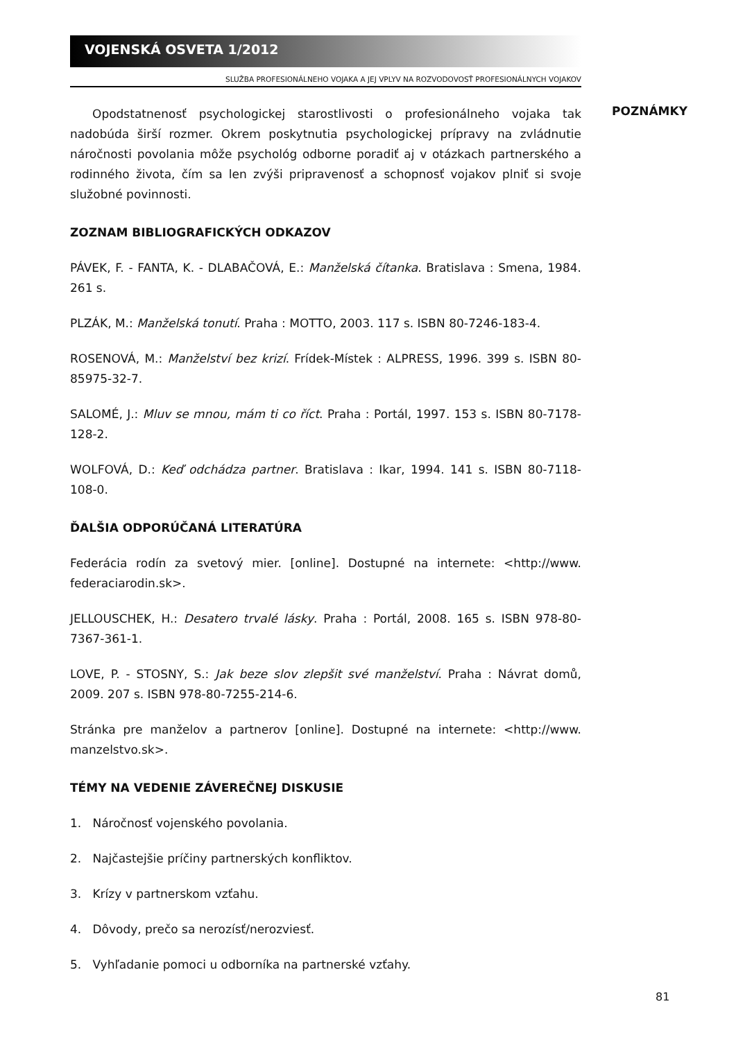VOJENSKÁ OSVETA 1/2012
SLUŽBA PROFESIONÁLNEHO VOJAKA A JEJ VPLYV NA ROZVODOVOSŤ PROFESIONÁLNYCH VOJAKOV
Opodstatnenosť psychologickej starostlivosti o profesionálneho vojaka tak nadobúda širší rozmer. Okrem poskytnutia psychologickej prípravy na zvládnutie náročnosti povolania môže psychológ odborne poradiť aj v otázkach partnerského a rodinného života, čím sa len zvýši pripravenosť a schopnosť vojakov plniť si svoje služobné povinnosti.
ZOZNAM BIBLIOGRAFICKÝCH ODKAZOV
PÁVEK, F. - FANTA, K. - DLABAČOVÁ, E.: Manželská čítanka. Bratislava : Smena, 1984. 261 s.
PLZÁK, M.: Manželská tonutí. Praha : MOTTO, 2003. 117 s. ISBN 80-7246-183-4.
ROSENOVÁ, M.: Manželství bez krizí. Frídek-Místek : ALPRESS, 1996. 399 s. ISBN 80-85975-32-7.
SALOMÉ, J.: Mluv se mnou, mám ti co říct. Praha : Portál, 1997. 153 s. ISBN 80-7178-128-2.
WOLFOVÁ, D.: Keď odchádza partner. Bratislava : Ikar, 1994. 141 s. ISBN 80-7118-108-0.
ĎALŠIA ODPORÚČANÁ LITERATÚRA
Federácia rodín za svetový mier. [online]. Dostupné na internete: <http://www. federaciarodin.sk>.
JELLOUSCHEK, H.: Desatero trvalé lásky. Praha : Portál, 2008. 165 s. ISBN 978-80-7367-361-1.
LOVE, P. - STOSNY, S.: Jak beze slov zlepšit své manželství. Praha : Návrat domů, 2009. 207 s. ISBN 978-80-7255-214-6.
Stránka pre manželov a partnerov [online]. Dostupné na internete: <http://www. manzelstvo.sk>.
TÉMY NA VEDENIE ZÁVEREČNEJ DISKUSIE
1. Náročnosť vojenského povolania.
2. Najčastejšie príčiny partnerských konfliktov.
3. Krízy v partnerskom vzťahu.
4. Dôvody, prečo sa nerozísť/nerozviesť.
5. Vyhľadanie pomoci u odborníka na partnerské vzťahy.
POZNÁMKY
81